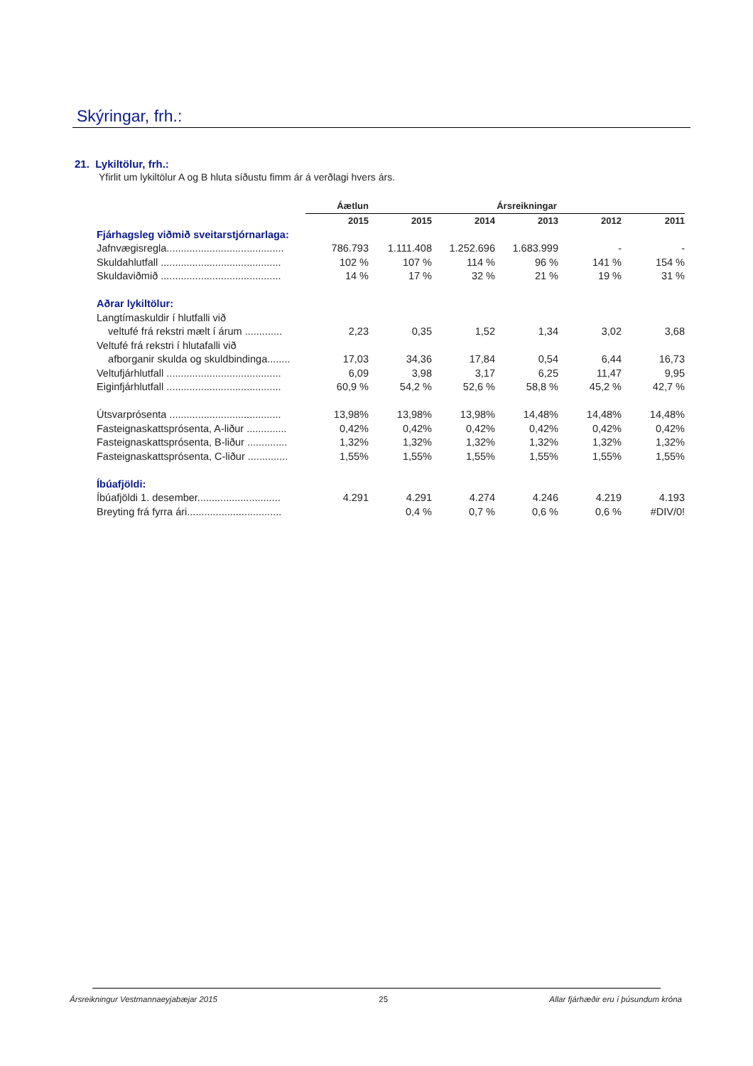Skýringar, frh.:
21. Lykiltölur, frh.:
Yfirlit um lykiltölur A og B hluta síðustu fimm ár á verðlagi hvers árs.
| | Áætlun | Ársreikningar | | | | |
| --- | --- | --- | --- | --- | --- | --- |
| | 2015 | 2015 | 2014 | 2013 | 2012 | 2011 |
| Fjárhagsleg viðmið sveitarstjórnarlaga: | | | | | | |
| Jafnvægisregla......................................... | 786.793 | 1.111.408 | 1.252.696 | 1.683.999 | - | - |
| Skuldahlutfall .......................................... | 102 % | 107 % | 114 % | 96 % | 141 % | 154 % |
| Skuldaviðmið .......................................... | 14 % | 17 % | 32 % | 21 % | 19 % | 31 % |
| Aðrar lykiltölur: | | | | | | |
| Langtímaskuldir í hlutfalli við | | | | | | |
| veltufé frá rekstri mælt í árum ............. | 2,23 | 0,35 | 1,52 | 1,34 | 3,02 | 3,68 |
| Veltufé frá rekstri í hlutafalli við | | | | | | |
| afborganir skulda og skuldbindinga........ | 17,03 | 34,36 | 17,84 | 0,54 | 6,44 | 16,73 |
| Veltufjárhlutfall ........................................ | 6,09 | 3,98 | 3,17 | 6,25 | 11,47 | 9,95 |
| Eiginfjárhlutfall ........................................ | 60,9 % | 54,2 % | 52,6 % | 58,8 % | 45,2 % | 42,7 % |
| Útsvarprósenta ....................................... | 13,98% | 13,98% | 13,98% | 14,48% | 14,48% | 14,48% |
| Fasteignaskattsprósenta, A-liður .............. | 0,42% | 0,42% | 0,42% | 0,42% | 0,42% | 0,42% |
| Fasteignaskattsprósenta, B-liður .............. | 1,32% | 1,32% | 1,32% | 1,32% | 1,32% | 1,32% |
| Fasteignaskattsprósenta, C-liður .............. | 1,55% | 1,55% | 1,55% | 1,55% | 1,55% | 1,55% |
| Íbúafjöldi: | | | | | | |
| Íbúafjöldi 1. desember............................. | 4.291 | 4.291 | 4.274 | 4.246 | 4.219 | 4.193 |
| Breyting frá fyrra ári................................. | | 0,4 % | 0,7 % | 0,6 % | 0,6 % | #DIV/0! |
Ársreikningur Vestmannaeyjabæjar 2015 25 Allar fjárhæðir eru í þúsundum króna